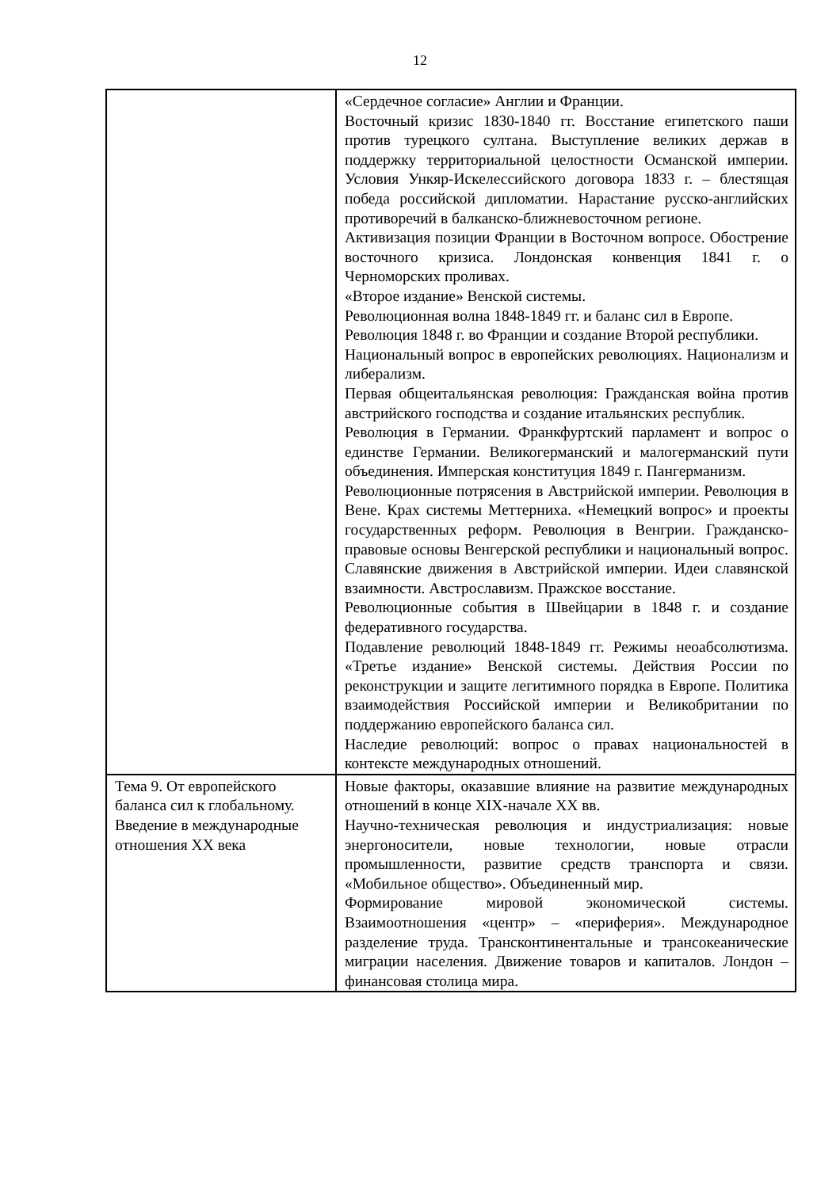12
| | «Сердечное согласие» Англии и Франции. Восточный кризис 1830-1840 гг. Восстание египетского паши против турецкого султана. Выступление великих держав в поддержку территориальной целостности Османской империи. Условия Ункяр-Искелессийского договора 1833 г. – блестящая победа российской дипломатии. Нарастание русско-английских противоречий в балканско-ближневосточном регионе. Активизация позиции Франции в Восточном вопросе. Обострение восточного кризиса. Лондонская конвенция 1841 г. о Черноморских проливах. «Второе издание» Венской системы. Революционная волна 1848-1849 гг. и баланс сил в Европе. Революция 1848 г. во Франции и создание Второй республики. Национальный вопрос в европейских революциях. Национализм и либерализм. Первая общеитальянская революция: Гражданская война против австрийского господства и создание итальянских республик. Революция в Германии. Франкфуртский парламент и вопрос о единстве Германии. Великогерманский и малогерманский пути объединения. Имперская конституция 1849 г. Пангерманизм. Революционные потрясения в Австрийской империи. Революция в Вене. Крах системы Меттерниха. «Немецкий вопрос» и проекты государственных реформ. Революция в Венгрии. Гражданско-правовые основы Венгерской республики и национальный вопрос. Славянские движения в Австрийской империи. Идеи славянской взаимности. Австрославизм. Пражское восстание. Революционные события в Швейцарии в 1848 г. и создание федеративного государства. Подавление революций 1848-1849 гг. Режимы неоабсолютизма. «Третье издание» Венской системы. Действия России по реконструкции и защите легитимного порядка в Европе. Политика взаимодействия Российской империи и Великобритании по поддержанию европейского баланса сил. Наследие революций: вопрос о правах национальностей в контексте международных отношений. |
| Тема 9. От европейского баланса сил к глобальному. Введение в международные отношения XX века | Новые факторы, оказавшие влияние на развитие международных отношений в конце XIX-начале XX вв. Научно-техническая революция и индустриализация: новые энергоносители, новые технологии, новые отрасли промышленности, развитие средств транспорта и связи. «Мобильное общество». Объединенный мир. Формирование мировой экономической системы. Взаимоотношения «центр» – «периферия». Международное разделение труда. Трансконтинентальные и трансокеанические миграции населения. Движение товаров и капиталов. Лондон – финансовая столица мира. |